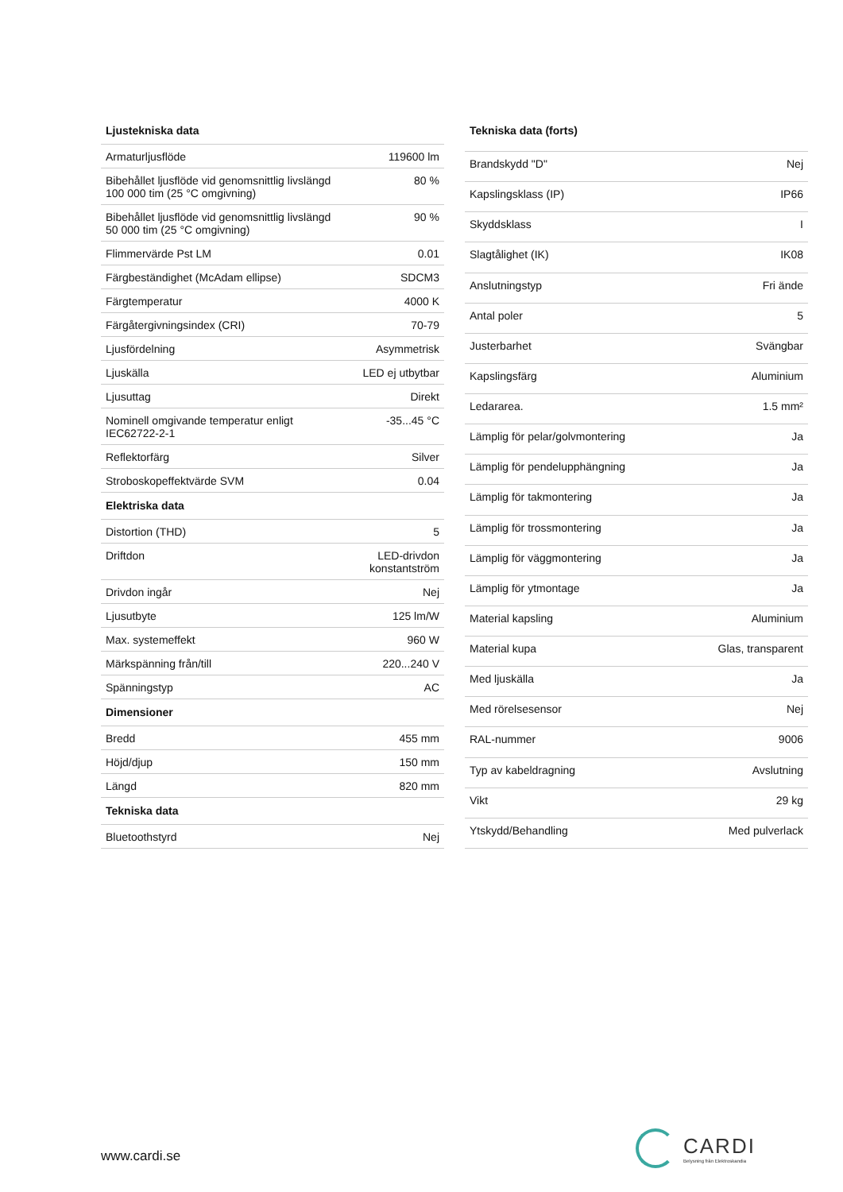| Ljustekniska data | |
| --- | --- |
| Armaturljusflöde | 119600 lm |
| Bibehållet ljusflöde vid genomsnittlig livslängd 100 000 tim (25 °C omgivning) | 80 % |
| Bibehållet ljusflöde vid genomsnittlig livslängd 50 000 tim (25 °C omgivning) | 90 % |
| Flimmervärde Pst LM | 0.01 |
| Färgbeständighet (McAdam ellipse) | SDCM3 |
| Färgtemperatur | 4000 K |
| Färgåtergivningsindex (CRI) | 70-79 |
| Ljusfördelning | Asymmetrisk |
| Ljuskälla | LED ej utbytbar |
| Ljusuttag | Direkt |
| Nominell omgivande temperatur enligt IEC62722-2-1 | -35...45 °C |
| Reflektorfärg | Silver |
| Stroboskopeffektvärde SVM | 0.04 |
| Elektriska data | |
| Distortion (THD) | 5 |
| Driftdon | LED-drivdon konstantström |
| Drivdon ingår | Nej |
| Ljusutbyte | 125 lm/W |
| Max. systemeffekt | 960 W |
| Märkspänning från/till | 220...240 V |
| Spänningstyp | AC |
| Dimensioner | |
| Bredd | 455 mm |
| Höjd/djup | 150 mm |
| Längd | 820 mm |
| Tekniska data | |
| Bluetoothstyrd | Nej |
| Tekniska data (forts) | |
| --- | --- |
| Brandskydd "D" | Nej |
| Kapslingsklass (IP) | IP66 |
| Skyddsklass | I |
| Slagtålighet (IK) | IK08 |
| Anslutningstyp | Fri ände |
| Antal poler | 5 |
| Justerbarhet | Svängbar |
| Kapslingsfärg | Aluminium |
| Ledararea. | 1.5 mm² |
| Lämplig för pelar/golvmontering | Ja |
| Lämplig för pendelupphängning | Ja |
| Lämplig för takmontering | Ja |
| Lämplig för trossmontering | Ja |
| Lämplig för väggmontering | Ja |
| Lämplig för ytmontage | Ja |
| Material kapsling | Aluminium |
| Material kupa | Glas, transparent |
| Med ljuskälla | Ja |
| Med rörelsesensor | Nej |
| RAL-nummer | 9006 |
| Typ av kabeldragning | Avslutning |
| Vikt | 29 kg |
| Ytskydd/Behandling | Med pulverlack |
www.cardi.se
CARDI
Belysning från Elektroskandia